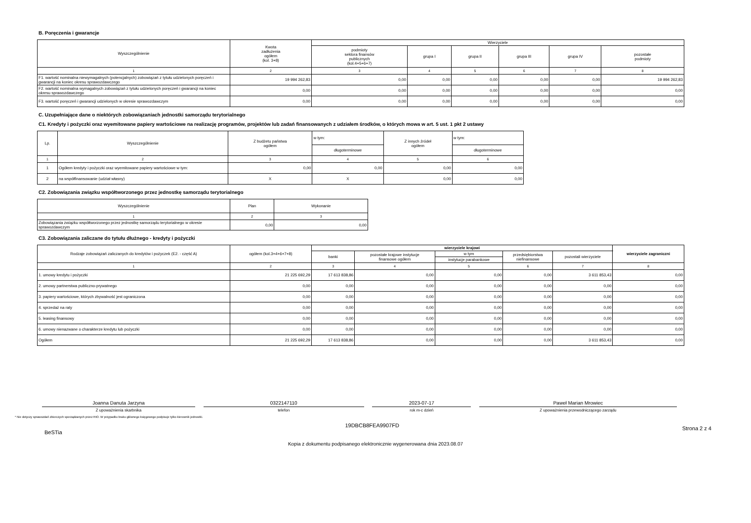B. Poręczenia i gwarancje
| Wyszczególnienie | Kwota zadłużenia ogółem (kol. 3+8) | Wierzyciele | | | | | |
| --- | --- | --- | --- | --- | --- | --- | --- |
| | | podmioty sektora finansów publicznych (kol.4+5+6+7) | grupa I | grupa II | grupa III | grupa IV | pozostałe podmioty |
| 1 | 2 | 3 | 4 | 5 | 6 | 7 | 8 |
| F1. wartość nominalna niewymagalnych (potencjalnych) zobowiązań z tytułu udzielonych poręczeń i gwarancji na koniec okresu sprawozdawczego | 19 994 262,83 | 0,00 | 0,00 | 0,00 | 0,00 | 0,00 | 19 994 262,83 |
| F2. wartość nominalna wymagalnych zobowiązań z tytułu udzielonych poręczeń i gwarancji na koniec okresu sprawozdawczego | 0,00 | 0,00 | 0,00 | 0,00 | 0,00 | 0,00 | 0,00 |
| F3. wartość poręczeń i gwarancji udzielonych w okresie sprawozdawczym | 0,00 | 0,00 | 0,00 | 0,00 | 0,00 | 0,00 | 0,00 |
C. Uzupełniające dane o niektórych zobowiązaniach jednostki samorządu terytorialnego
C1. Kredyty i pożyczki oraz wyemitowane papiery wartościowe na realizację programów, projektów lub zadań finansowanych z udziałem środków, o których mowa w art. 5 ust. 1 pkt 2 ustawy
| Lp. | Wyszczególnienie | Z budżetu państwa ogółem | w tym: | Z innych źródeł ogółem | w tym: |
| --- | --- | --- | --- | --- | --- |
| | | | długoterminowe | | długoterminowe |
| 1 | 2 | 3 | 4 | 5 | 6 |
| 1 | Ogółem kredyty i pożyczki oraz wyemitowane papiery wartościowe w tym: | 0,00 | 0,00 | 0,00 | 0,00 |
| 2 | na współfinansowanie (udział własny) | X | X | 0,00 | 0,00 |
C2. Zobowiązania związku współtworzonego przez jednostkę samorządu terytorialnego
| Wyszczególnienie | Plan | Wykonanie |
| --- | --- | --- |
| 1 | 2 | 3 |
| Zobowiązania związku współtworzonego przez jednostkę samorządu terytorialnego w okresie sprawozdawczym | 0,00 | 0,00 |
C3. Zobowiązania zaliczane do tytułu dłużnego - kredyty i pożyczki
| Rodzaje zobowiązań zaliczanych do kredytów i pożyczek (E2. - część A) | ogółem (kol.3+4+6+7+8) | wierzyciele krajowi | | | | | wierzyciele zagraniczni |
| --- | --- | --- | --- | --- | --- | --- | --- |
| | | banki | pozostałe krajowe instytucje finansowe ogółem | w tym | przedsiębiorstwa niefinansowe | pozostali wierzyciele | |
| | | | | instytucje parabankowe | | | |
| 1 | 2 | 3 | 4 | 5 | 6 | 7 | 8 |
| 1. umowy kredytu i pożyczki | 21 225 692,29 | 17 613 838,86 | 0,00 | 0,00 | 0,00 | 3 611 853,43 | 0,00 |
| 2. umowy partnerstwa publiczno-prywatnego | 0,00 | 0,00 | 0,00 | 0,00 | 0,00 | 0,00 | 0,00 |
| 3. papiery wartościowe, których zbywalność jest ograniczona | 0,00 | 0,00 | 0,00 | 0,00 | 0,00 | 0,00 | 0,00 |
| 4. sprzedaż na raty | 0,00 | 0,00 | 0,00 | 0,00 | 0,00 | 0,00 | 0,00 |
| 5. leasing finansowy | 0,00 | 0,00 | 0,00 | 0,00 | 0,00 | 0,00 | 0,00 |
| 6. umowy nienazwane o charakterze kredytu lub pożyczki | 0,00 | 0,00 | 0,00 | 0,00 | 0,00 | 0,00 | 0,00 |
| Ogółem | 21 225 692,29 | 17 613 838,86 | 0,00 | 0,00 | 0,00 | 3 611 853,43 | 0,00 |
Joanna Danuta Jarzyna
Z upoważnienia skarbnika
0322147110
telefon
2023-07-17
rok m-c dzień
Paweł Marian Mrowiec
Z upoważnienia przewodniczącego zarządu
* Nie dotyczy sprawozdań zbiorczych sporządzanych przez RIO. W przypadku braku głównego księgowego podpisuje tylko kierownik jednostki.
BeSTia 19DBCB8FEA9907FD Strona 2 z 4
Kopia z dokumentu podpisanego elektronicznie wygenerowana dnia 2023.08.07